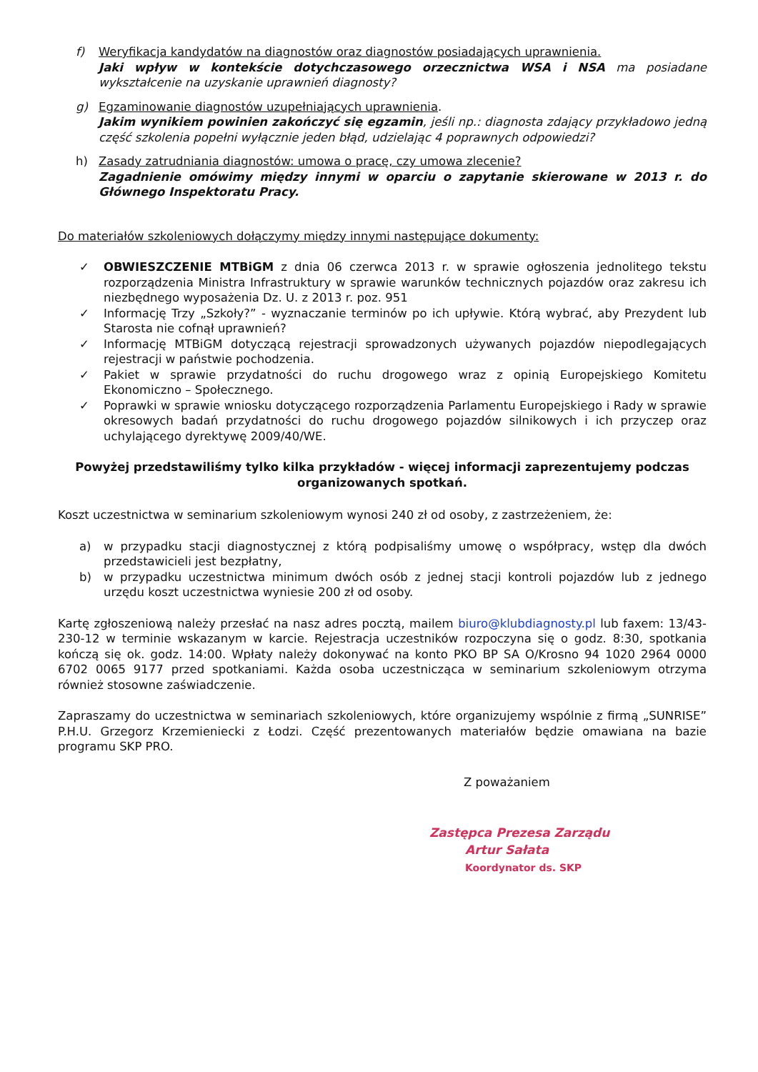f) Weryfikacja kandydatów na diagnostów oraz diagnostów posiadających uprawnienia.
Jaki wpływ w kontekście dotychczasowego orzecznictwa WSA i NSA ma posiadane wykształcenie na uzyskanie uprawnień diagnosty?
g) Egzaminowanie diagnostów uzupełniających uprawnienia.
Jakim wynikiem powinien zakończyć się egzamin, jeśli np.: diagnosta zdający przykładowo jedną część szkolenia popełni wyłącznie jeden błąd, udzielając 4 poprawnych odpowiedzi?
h) Zasady zatrudniania diagnostów: umowa o pracę, czy umowa zlecenie?
Zagadnienie omówimy między innymi w oparciu o zapytanie skierowane w 2013 r. do Głównego Inspektoratu Pracy.
Do materiałów szkoleniowych dołączymy między innymi następujące dokumenty:
✓ OBWIESZCZENIE MTBiGM z dnia 06 czerwca 2013 r. w sprawie ogłoszenia jednolitego tekstu rozporządzenia Ministra Infrastruktury w sprawie warunków technicznych pojazdów oraz zakresu ich niezbędnego wyposażenia Dz. U. z 2013 r. poz. 951
✓ Informację Trzy „Szkoły?” - wyznaczanie terminów po ich upływie. Którą wybrać, aby Prezydent lub Starosta nie cofnął uprawnień?
✓ Informację MTBiGM dotyczącą rejestracji sprowadzonych używanych pojazdów niepodlegających rejestracji w państwie pochodzenia.
✓ Pakiet w sprawie przydatności do ruchu drogowego wraz z opinią Europejskiego Komitetu Ekonomiczno – Społecznego.
✓ Poprawki w sprawie wniosku dotyczącego rozporządzenia Parlamentu Europejskiego i Rady w sprawie okresowych badań przydatności do ruchu drogowego pojazdów silnikowych i ich przyczep oraz uchylającego dyrektywę 2009/40/WE.
Powyżej przedstawiliśmy tylko kilka przykładów - więcej informacji zaprezentujemy podczas organizowanych spotkań.
Koszt uczestnictwa w seminarium szkoleniowym wynosi 240 zł od osoby, z zastrzeżeniem, że:
a) w przypadku stacji diagnostycznej z którą podpisaliśmy umowę o współpracy, wstęp dla dwóch przedstawicieli jest bezpłatny,
b) w przypadku uczestnictwa minimum dwóch osób z jednej stacji kontroli pojazdów lub z jednego urzędu koszt uczestnictwa wyniesie 200 zł od osoby.
Kartę zgłoszeniową należy przesłać na nasz adres pocztą, mailem biuro@klubdiagnosty.pl lub faxem: 13/43-230-12 w terminie wskazanym w karcie. Rejestracja uczestników rozpoczyna się o godz. 8:30, spotkania kończą się ok. godz. 14:00. Wpłaty należy dokonywać na konto PKO BP SA O/Krosno 94 1020 2964 0000 6702 0065 9177 przed spotkaniami. Każda osoba uczestnicząca w seminarium szkoleniowym otrzyma również stosowne zaświadczenie.
Zapraszamy do uczestnictwa w seminariach szkoleniowych, które organizujemy wspólnie z firmą „SUNRISE” P.H.U. Grzegorz Krzemieniecki z Łodzi. Część prezentowanych materiałów będzie omawiana na bazie programu SKP PRO.
Z poważaniem
Zastępca Prezesa Zarządu
Artur Sałata
Koordynator ds. SKP